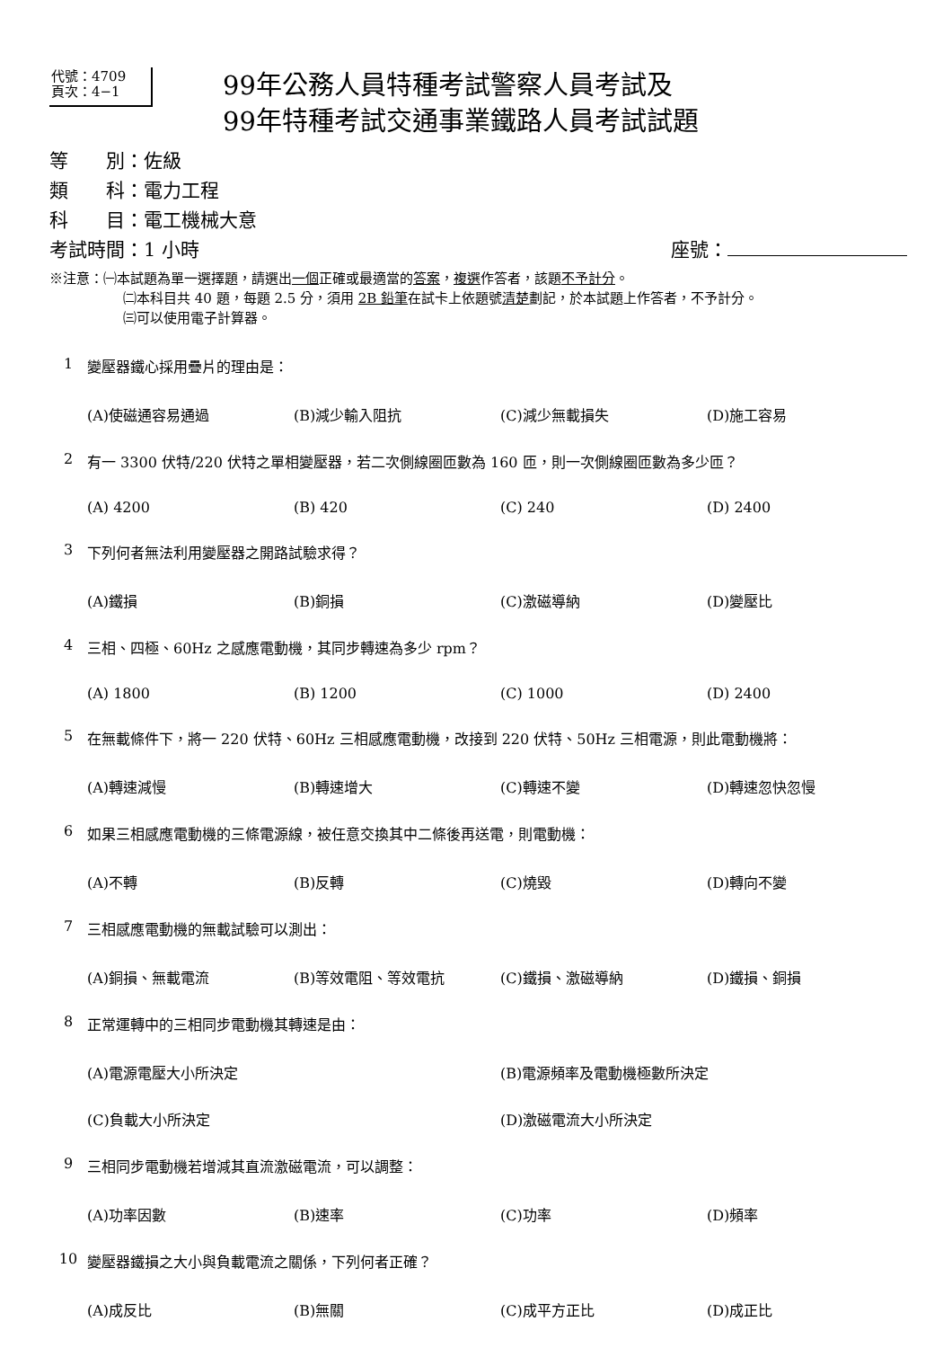代號：4709
頁次：4−1
99年公務人員特種考試警察人員考試及
99年特種考試交通事業鐵路人員考試試題
等　　別：佐級
類　　科：電力工程
科　　目：電工機械大意
考試時間：1 小時 座號：
※注意：㈠本試題為單一選擇題，請選出一個正確或最適當的答案，複選作答者，該題不予計分。
㈡本科目共 40 題，每題 2.5 分，須用 2B 鉛筆在試卡上依題號清楚劃記，於本試題上作答者，不予計分。
㈢可以使用電子計算器。
1 變壓器鐵心採用疊片的理由是：
(A)使磁通容易通過 (B)減少輸入阻抗 (C)減少無載損失 (D)施工容易
2 有一 3300 伏特/220 伏特之單相變壓器，若二次側線圈匝數為 160 匝，則一次側線圈匝數為多少匝？
(A) 4200 (B) 420 (C) 240 (D) 2400
3 下列何者無法利用變壓器之開路試驗求得？
(A)鐵損 (B)銅損 (C)激磁導納 (D)變壓比
4 三相、四極、60Hz 之感應電動機，其同步轉速為多少 rpm？
(A) 1800 (B) 1200 (C) 1000 (D) 2400
5 在無載條件下，將一 220 伏特、60Hz 三相感應電動機，改接到 220 伏特、50Hz 三相電源，則此電動機將：
(A)轉速減慢 (B)轉速增大 (C)轉速不變 (D)轉速忽快忽慢
6 如果三相感應電動機的三條電源線，被任意交換其中二條後再送電，則電動機：
(A)不轉 (B)反轉 (C)燒毀 (D)轉向不變
7 三相感應電動機的無載試驗可以測出：
(A)銅損、無載電流 (B)等效電阻、等效電抗 (C)鐵損、激磁導納 (D)鐵損、銅損
8 正常運轉中的三相同步電動機其轉速是由：
(A)電源電壓大小所決定 (B)電源頻率及電動機極數所決定 (C)負載大小所決定 (D)激磁電流大小所決定
9 三相同步電動機若增減其直流激磁電流，可以調整：
(A)功率因數 (B)速率 (C)功率 (D)頻率
10 變壓器鐵損之大小與負載電流之關係，下列何者正確？
(A)成反比 (B)無關 (C)成平方正比 (D)成正比